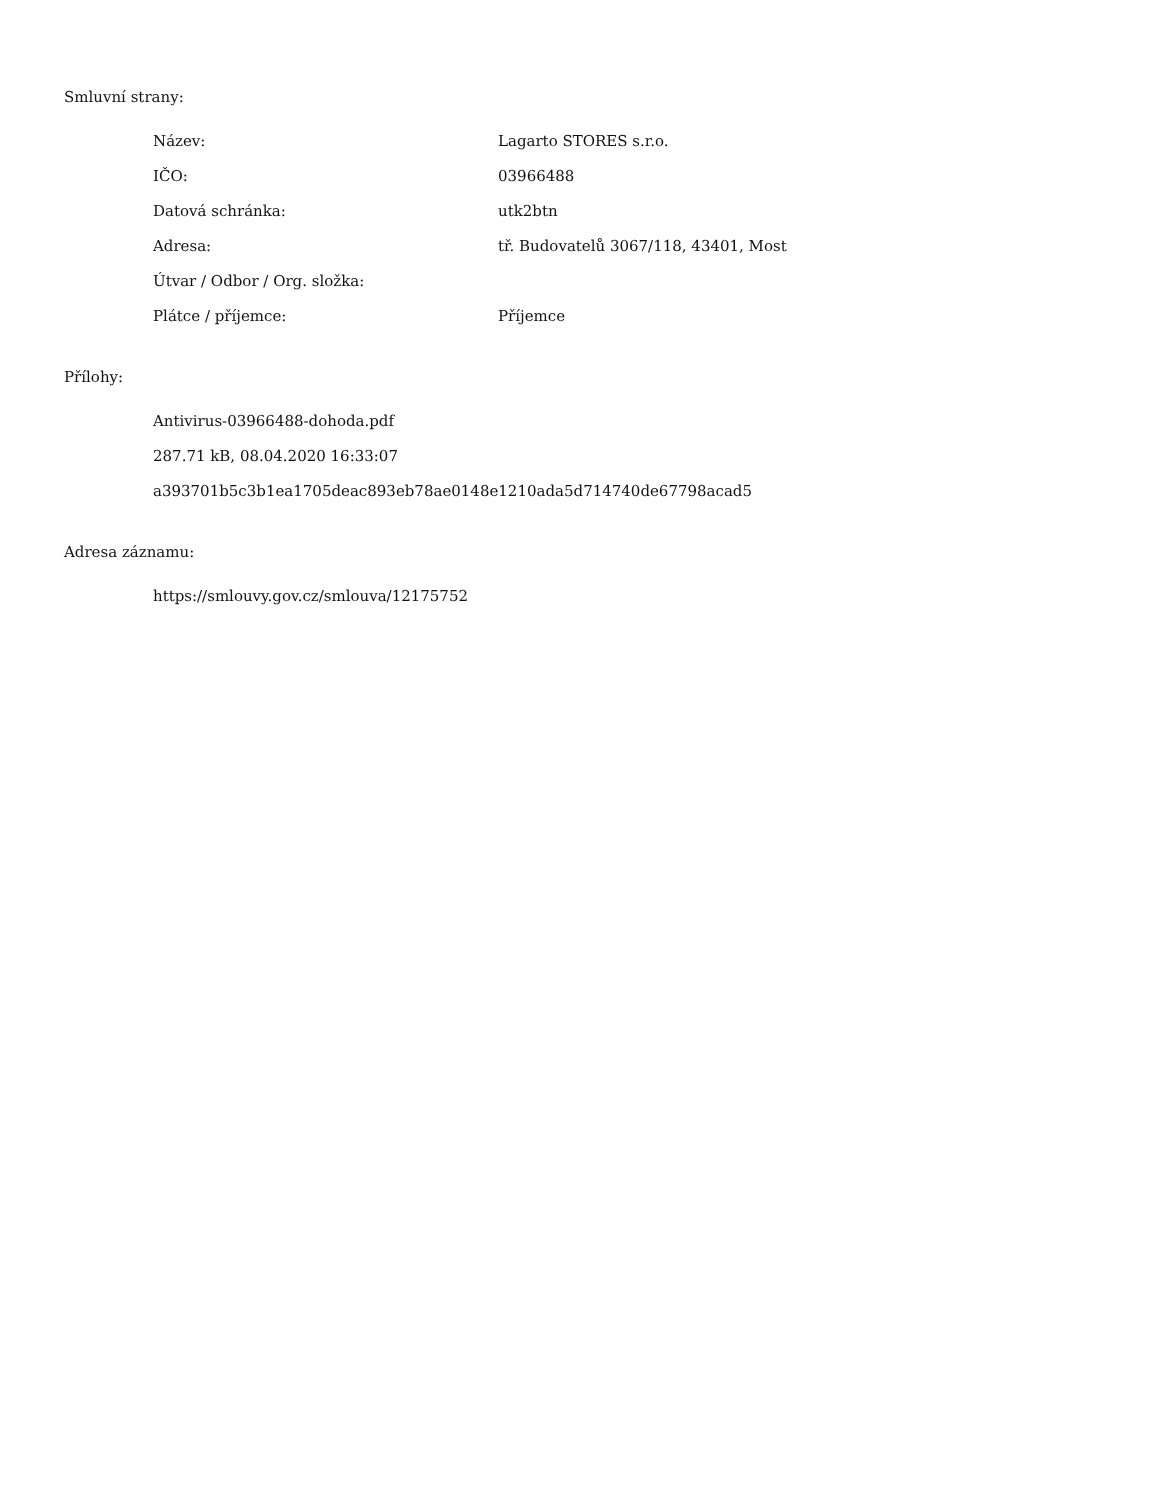Smluvní strany:
| Název: | Lagarto STORES s.r.o. |
| IČO: | 03966488 |
| Datová schránka: | utk2btn |
| Adresa: | tř. Budovatelů 3067/118, 43401, Most |
| Útvar / Odbor / Org. složka: | |
| Plátce / příjemce: | Příjemce |
Přílohy:
Antivirus-03966488-dohoda.pdf
287.71 kB, 08.04.2020 16:33:07
a393701b5c3b1ea1705deac893eb78ae0148e1210ada5d714740de67798acad5
Adresa záznamu:
https://smlouvy.gov.cz/smlouva/12175752